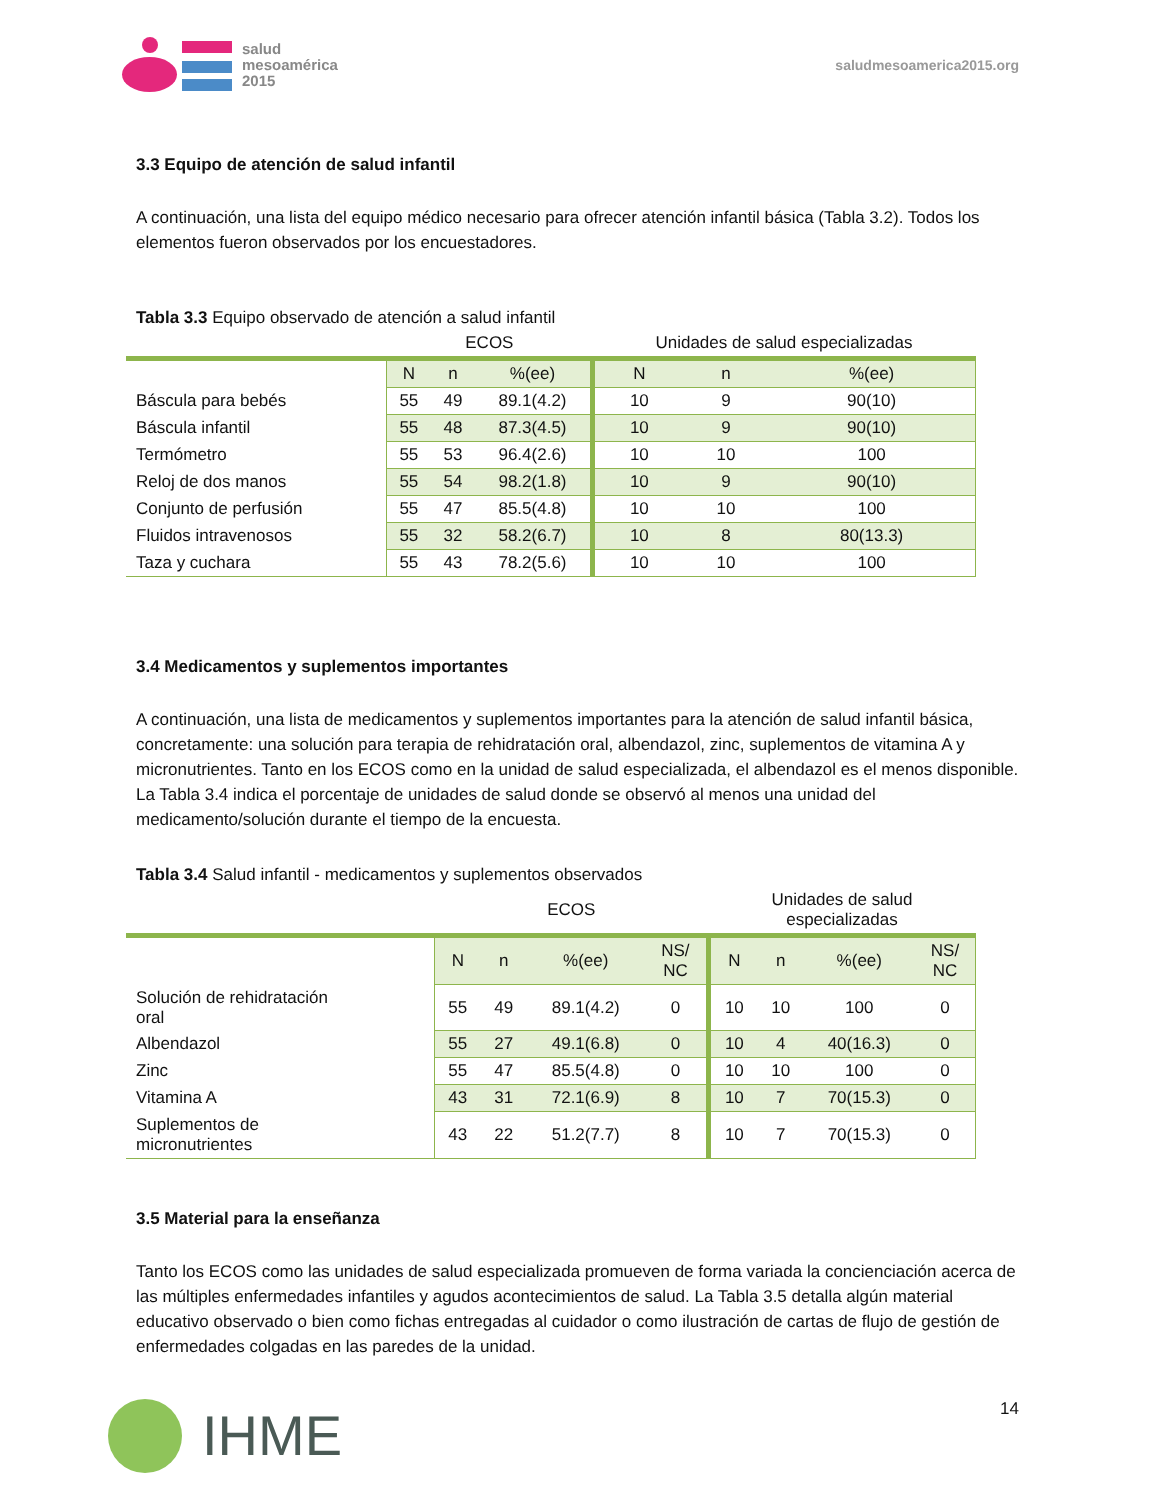salud
mesoamérica
2015
saludmesoamerica2015.org
3.3 Equipo de atención de salud infantil
A continuación, una lista del equipo médico necesario para ofrecer atención infantil básica (Tabla 3.2). Todos los elementos fueron observados por los encuestadores.
Tabla 3.3 Equipo observado de atención a salud infantil
| | ECOS | | | Unidades de salud especializadas | | |
| | N | n | %(ee) | N | n | %(ee) |
| Báscula para bebés | 55 | 49 | 89.1(4.2) | 10 | 9 | 90(10) |
| Báscula infantil | 55 | 48 | 87.3(4.5) | 10 | 9 | 90(10) |
| Termómetro | 55 | 53 | 96.4(2.6) | 10 | 10 | 100 |
| Reloj de dos manos | 55 | 54 | 98.2(1.8) | 10 | 9 | 90(10) |
| Conjunto de perfusión | 55 | 47 | 85.5(4.8) | 10 | 10 | 100 |
| Fluidos intravenosos | 55 | 32 | 58.2(6.7) | 10 | 8 | 80(13.3) |
| Taza y cuchara | 55 | 43 | 78.2(5.6) | 10 | 10 | 100 |
3.4 Medicamentos y suplementos importantes
A continuación, una lista de medicamentos y suplementos importantes para la atención de salud infantil básica, concretamente: una solución para terapia de rehidratación oral, albendazol, zinc, suplementos de vitamina A y micronutrientes. Tanto en los ECOS como en la unidad de salud especializada, el albendazol es el menos disponible. La Tabla 3.4 indica el porcentaje de unidades de salud donde se observó al menos una unidad del medicamento/solución durante el tiempo de la encuesta.
Tabla 3.4 Salud infantil - medicamentos y suplementos observados
| | ECOS | | | | Unidades de salud especializadas | | | |
| | N | n | %(ee) | NS/ NC | N | n | %(ee) | NS/ NC |
| Solución de rehidratación oral | 55 | 49 | 89.1(4.2) | 0 | 10 | 10 | 100 | 0 |
| Albendazol | 55 | 27 | 49.1(6.8) | 0 | 10 | 4 | 40(16.3) | 0 |
| Zinc | 55 | 47 | 85.5(4.8) | 0 | 10 | 10 | 100 | 0 |
| Vitamina A | 43 | 31 | 72.1(6.9) | 8 | 10 | 7 | 70(15.3) | 0 |
| Suplementos de micronutrientes | 43 | 22 | 51.2(7.7) | 8 | 10 | 7 | 70(15.3) | 0 |
3.5 Material para la enseñanza
Tanto los ECOS como las unidades de salud especializada promueven de forma variada la concienciación acerca de las múltiples enfermedades infantiles y agudos acontecimientos de salud. La Tabla 3.5 detalla algún material educativo observado o bien como fichas entregadas al cuidador o como ilustración de cartas de flujo de gestión de enfermedades colgadas en las paredes de la unidad.
IHME
14